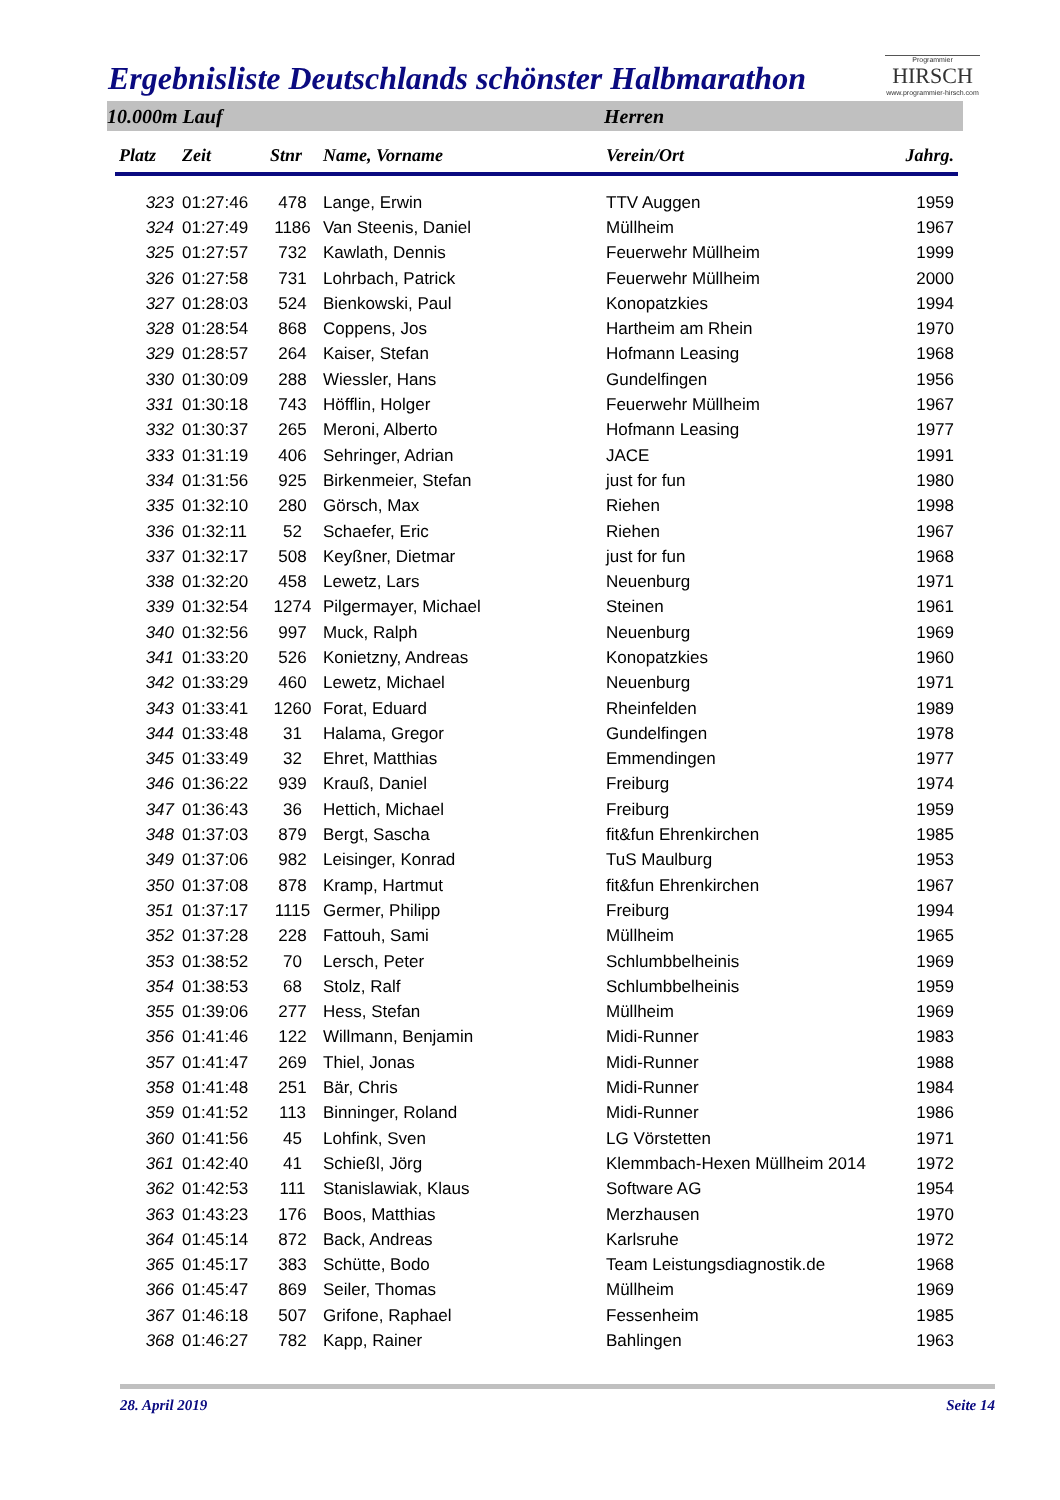Ergebnisliste Deutschlands schönster Halbmarathon
Programmier
HIRSCH
www.programmier-hirsch.com
10.000m Lauf Herren
| Platz | Zeit | Stnr | Name, Vorname | Verein/Ort | Jahrg. |
| --- | --- | --- | --- | --- | --- |
| 323 | 01:27:46 | 478 | Lange, Erwin | TTV Auggen | 1959 |
| 324 | 01:27:49 | 1186 | Van Steenis, Daniel | Müllheim | 1967 |
| 325 | 01:27:57 | 732 | Kawlath, Dennis | Feuerwehr Müllheim | 1999 |
| 326 | 01:27:58 | 731 | Lohrbach, Patrick | Feuerwehr Müllheim | 2000 |
| 327 | 01:28:03 | 524 | Bienkowski, Paul | Konopatzkies | 1994 |
| 328 | 01:28:54 | 868 | Coppens, Jos | Hartheim am Rhein | 1970 |
| 329 | 01:28:57 | 264 | Kaiser, Stefan | Hofmann Leasing | 1968 |
| 330 | 01:30:09 | 288 | Wiessler, Hans | Gundelfingen | 1956 |
| 331 | 01:30:18 | 743 | Höfflin, Holger | Feuerwehr Müllheim | 1967 |
| 332 | 01:30:37 | 265 | Meroni, Alberto | Hofmann Leasing | 1977 |
| 333 | 01:31:19 | 406 | Sehringer, Adrian | JACE | 1991 |
| 334 | 01:31:56 | 925 | Birkenmeier, Stefan | just for fun | 1980 |
| 335 | 01:32:10 | 280 | Görsch, Max | Riehen | 1998 |
| 336 | 01:32:11 | 52 | Schaefer, Eric | Riehen | 1967 |
| 337 | 01:32:17 | 508 | Keyßner, Dietmar | just for fun | 1968 |
| 338 | 01:32:20 | 458 | Lewetz, Lars | Neuenburg | 1971 |
| 339 | 01:32:54 | 1274 | Pilgermayer, Michael | Steinen | 1961 |
| 340 | 01:32:56 | 997 | Muck, Ralph | Neuenburg | 1969 |
| 341 | 01:33:20 | 526 | Konietzny, Andreas | Konopatzkies | 1960 |
| 342 | 01:33:29 | 460 | Lewetz, Michael | Neuenburg | 1971 |
| 343 | 01:33:41 | 1260 | Forat, Eduard | Rheinfelden | 1989 |
| 344 | 01:33:48 | 31 | Halama, Gregor | Gundelfingen | 1978 |
| 345 | 01:33:49 | 32 | Ehret, Matthias | Emmendingen | 1977 |
| 346 | 01:36:22 | 939 | Krauß, Daniel | Freiburg | 1974 |
| 347 | 01:36:43 | 36 | Hettich, Michael | Freiburg | 1959 |
| 348 | 01:37:03 | 879 | Bergt, Sascha | fit&fun Ehrenkirchen | 1985 |
| 349 | 01:37:06 | 982 | Leisinger, Konrad | TuS Maulburg | 1953 |
| 350 | 01:37:08 | 878 | Kramp, Hartmut | fit&fun Ehrenkirchen | 1967 |
| 351 | 01:37:17 | 1115 | Germer, Philipp | Freiburg | 1994 |
| 352 | 01:37:28 | 228 | Fattouh, Sami | Müllheim | 1965 |
| 353 | 01:38:52 | 70 | Lersch, Peter | Schlumbbelheinis | 1969 |
| 354 | 01:38:53 | 68 | Stolz, Ralf | Schlumbbelheinis | 1959 |
| 355 | 01:39:06 | 277 | Hess, Stefan | Müllheim | 1969 |
| 356 | 01:41:46 | 122 | Willmann, Benjamin | Midi-Runner | 1983 |
| 357 | 01:41:47 | 269 | Thiel, Jonas | Midi-Runner | 1988 |
| 358 | 01:41:48 | 251 | Bär, Chris | Midi-Runner | 1984 |
| 359 | 01:41:52 | 113 | Binninger, Roland | Midi-Runner | 1986 |
| 360 | 01:41:56 | 45 | Lohfink, Sven | LG Vörstetten | 1971 |
| 361 | 01:42:40 | 41 | Schießl, Jörg | Klemmbach-Hexen Müllheim 2014 | 1972 |
| 362 | 01:42:53 | 111 | Stanislawiak, Klaus | Software AG | 1954 |
| 363 | 01:43:23 | 176 | Boos, Matthias | Merzhausen | 1970 |
| 364 | 01:45:14 | 872 | Back, Andreas | Karlsruhe | 1972 |
| 365 | 01:45:17 | 383 | Schütte, Bodo | Team Leistungsdiagnostik.de | 1968 |
| 366 | 01:45:47 | 869 | Seiler, Thomas | Müllheim | 1969 |
| 367 | 01:46:18 | 507 | Grifone, Raphael | Fessenheim | 1985 |
| 368 | 01:46:27 | 782 | Kapp, Rainer | Bahlingen | 1963 |
28. April 2019 Seite 14